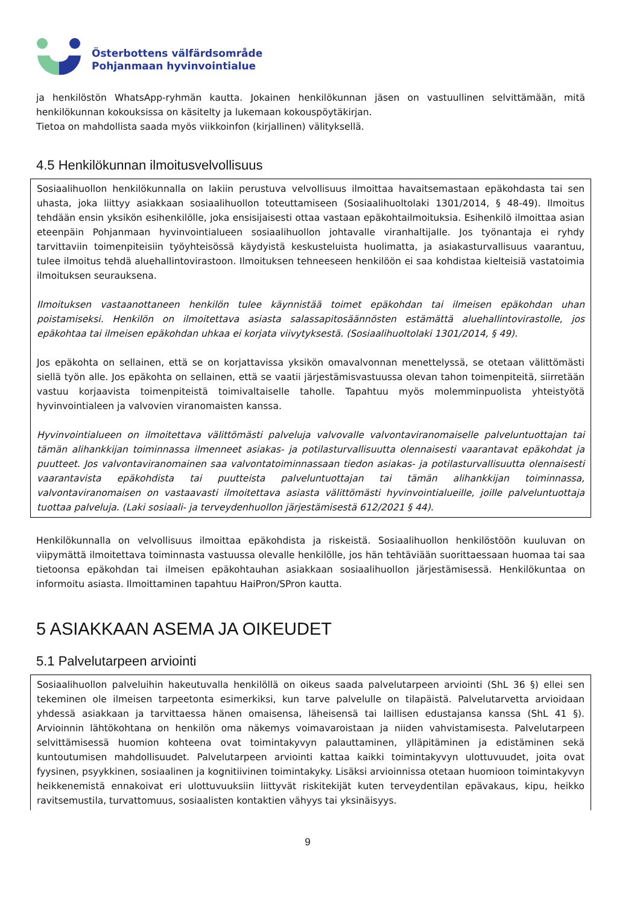Österbottens välfärdsområde
Pohjanmaan hyvinvointialue
ja henkilöstön WhatsApp-ryhmän kautta. Jokainen henkilökunnan jäsen on vastuullinen selvittämään, mitä henkilökunnan kokouksissa on käsitelty ja lukemaan kokouspöytäkirjan.
Tietoa on mahdollista saada myös viikkoinfon (kirjallinen) välityksellä.
4.5 Henkilökunnan ilmoitusvelvollisuus
Sosiaalihuollon henkilökunnalla on lakiin perustuva velvollisuus ilmoittaa havaitsemastaan epäkohdasta tai sen uhasta, joka liittyy asiakkaan sosiaalihuollon toteuttamiseen (Sosiaalihuoltolaki 1301/2014, § 48-49). Ilmoitus tehdään ensin yksikön esihenkilölle, joka ensisijaisesti ottaa vastaan epäkohtailmoituksia. Esihenkilö ilmoittaa asian eteenpäin Pohjanmaan hyvinvointialueen sosiaalihuollon johtavalle viranhaltijalle. Jos työnantaja ei ryhdy tarvittaviin toimenpiteisiin työyhteisössä käydyistä keskusteluista huolimatta, ja asiakasturvallisuus vaarantuu, tulee ilmoitus tehdä aluehallintovirastoon. Ilmoituksen tehneeseen henkilöön ei saa kohdistaa kielteisiä vastatoimia ilmoituksen seurauksena.
Ilmoituksen vastaanottaneen henkilön tulee käynnistää toimet epäkohdan tai ilmeisen epäkohdan uhan poistamiseksi. Henkilön on ilmoitettava asiasta salassapitosäännösten estämättä aluehallintovirastolle, jos epäkohtaa tai ilmeisen epäkohdan uhkaa ei korjata viivytyksestä. (Sosiaalihuoltolaki 1301/2014, § 49).
Jos epäkohta on sellainen, että se on korjattavissa yksikön omavalvonnan menettelyssä, se otetaan välittömästi siellä työn alle. Jos epäkohta on sellainen, että se vaatii järjestämisvastuussa olevan tahon toimenpiteitä, siirretään vastuu korjaavista toimenpiteistä toimivaltaiselle taholle. Tapahtuu myös molemminpuolista yhteistyötä hyvinvointialeen ja valvovien viranomaisten kanssa.
Hyvinvointialueen on ilmoitettava välittömästi palveluja valvovalle valvontaviranomaiselle palveluntuottajan tai tämän alihankkijan toiminnassa ilmenneet asiakas- ja potilasturvallisuutta olennaisesti vaarantavat epäkohdat ja puutteet. Jos valvontaviranomainen saa valvontatoiminnassaan tiedon asiakas- ja potilasturvallisuutta olennaisesti vaarantavista epäkohdista tai puutteista palveluntuottajan tai tämän alihankkijan toiminnassa, valvontaviranomaisen on vastaavasti ilmoitettava asiasta välittömästi hyvinvointialueille, joille palveluntuottaja tuottaa palveluja. (Laki sosiaali- ja terveydenhuollon järjestämisestä 612/2021 § 44).
Henkilökunnalla on velvollisuus ilmoittaa epäkohdista ja riskeistä. Sosiaalihuollon henkilöstöön kuuluvan on viipymättä ilmoitettava toiminnasta vastuussa olevalle henkilölle, jos hän tehtäviään suorittaessaan huomaa tai saa tietoonsa epäkohdan tai ilmeisen epäkohtauhan asiakkaan sosiaalihuollon järjestämisessä. Henkilökuntaa on informoitu asiasta. Ilmoittaminen tapahtuu HaiPron/SPron kautta.
5 ASIAKKAAN ASEMA JA OIKEUDET
5.1 Palvelutarpeen arviointi
Sosiaalihuollon palveluihin hakeutuvalla henkilöllä on oikeus saada palvelutarpeen arviointi (ShL 36 §) ellei sen tekeminen ole ilmeisen tarpeetonta esimerkiksi, kun tarve palvelulle on tilapäistä. Palvelutarvetta arvioidaan yhdessä asiakkaan ja tarvittaessa hänen omaisensa, läheisensä tai laillisen edustajansa kanssa (ShL 41 §). Arvioinnin lähtökohtana on henkilön oma näkemys voimavaroistaan ja niiden vahvistamisesta. Palvelutarpeen selvittämisessä huomion kohteena ovat toimintakyvyn palauttaminen, ylläpitäminen ja edistäminen sekä kuntoutumisen mahdollisuudet. Palvelutarpeen arviointi kattaa kaikki toimintakyvyn ulottuvuudet, joita ovat fyysinen, psyykkinen, sosiaalinen ja kognitiivinen toimintakyky. Lisäksi arvioinnissa otetaan huomioon toimintakyvyn heikkenemistä ennakoivat eri ulottuvuuksiin liittyvät riskitekijät kuten terveydentilan epävakaus, kipu, heikko ravitsemustila, turvattomuus, sosiaalisten kontaktien vähyys tai yksinäisyys.
9